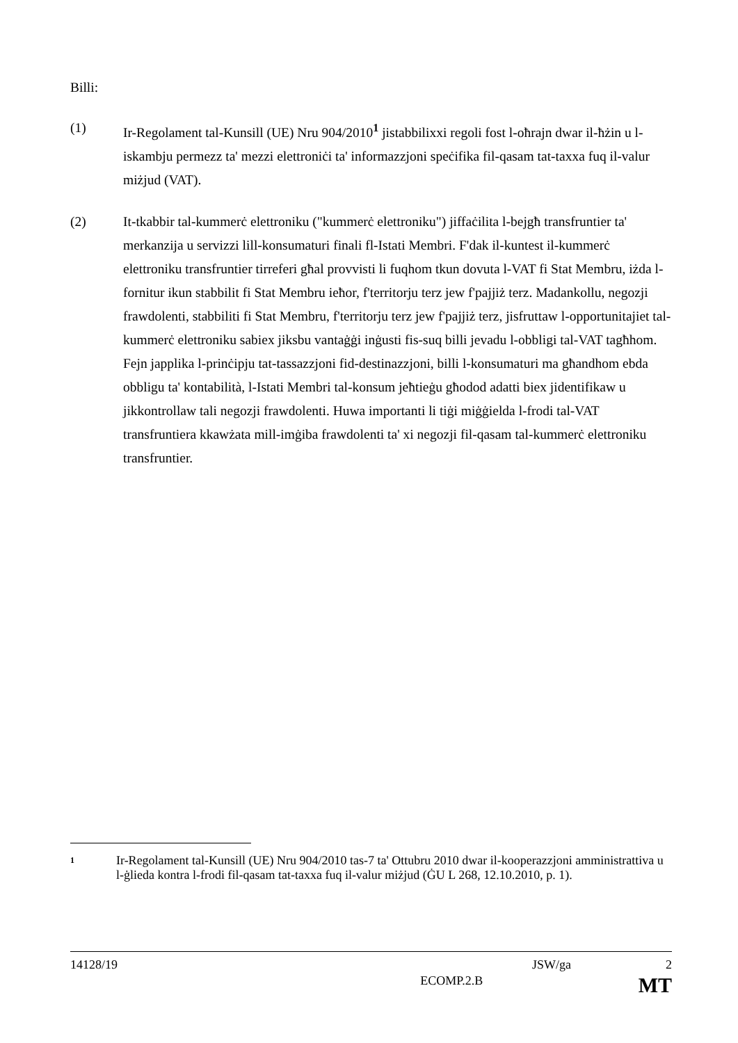Billi:
(1) Ir-Regolament tal-Kunsill (UE) Nru 904/2010<sup>1</sup> jistabbilixxi regoli fost l-oħrajn dwar il-ħżin u l-iskambju permezz ta' mezzi elettroniċi ta' informazzjoni speċifika fil-qasam tat-taxxa fuq il-valur miżjud (VAT).
(2) It-tkabbir tal-kummerċ elettroniku ("kummerċ elettroniku") jiffaċilita l-bejgħ transfruntier ta' merkanzija u servizzi lill-konsumaturi finali fl-Istati Membri. F'dak il-kuntest il-kummerċ elettroniku transfruntier tirreferi għal provvisti li fuqhom tkun dovuta l-VAT fi Stat Membru, iżda l-fornitur ikun stabbilit fi Stat Membru ieħor, f'territorju terz jew f'pajjiż terz. Madankollu, negozji frawdolenti, stabbiliti fi Stat Membru, f'territorju terz jew f'pajjiż terz, jisfruttaw l-opportunitajiet tal-kummerċ elettroniku sabiex jiksbu vantaġġi inġusti fis-suq billi jevadu l-obbligi tal-VAT tagħhom. Fejn japplika l-prinċipju tat-tassazzjoni fid-destinazzjoni, billi l-konsumaturi ma għandhom ebda obbligu ta' kontabilità, l-Istati Membri tal-konsum jeħtieġu għodod adatti biex jidentifikaw u jikkontrollaw tali negozji frawdolenti. Huwa importanti li tiġi miġġielda l-frodi tal-VAT transfruntiera kkawżata mill-imġiba frawdolenti ta' xi negozji fil-qasam tal-kummerċ elettroniku transfruntier.
1
Ir-Regolament tal-Kunsill (UE) Nru 904/2010 tas-7 ta' Ottubru 2010 dwar il-kooperazzjoni amministrattiva u l-ġlieda kontra l-frodi fil-qasam tat-taxxa fuq il-valur miżjud (ĠU L 268, 12.10.2010, p. 1).
14128/19 JSW/ga 2
ECOMP.2.B MT